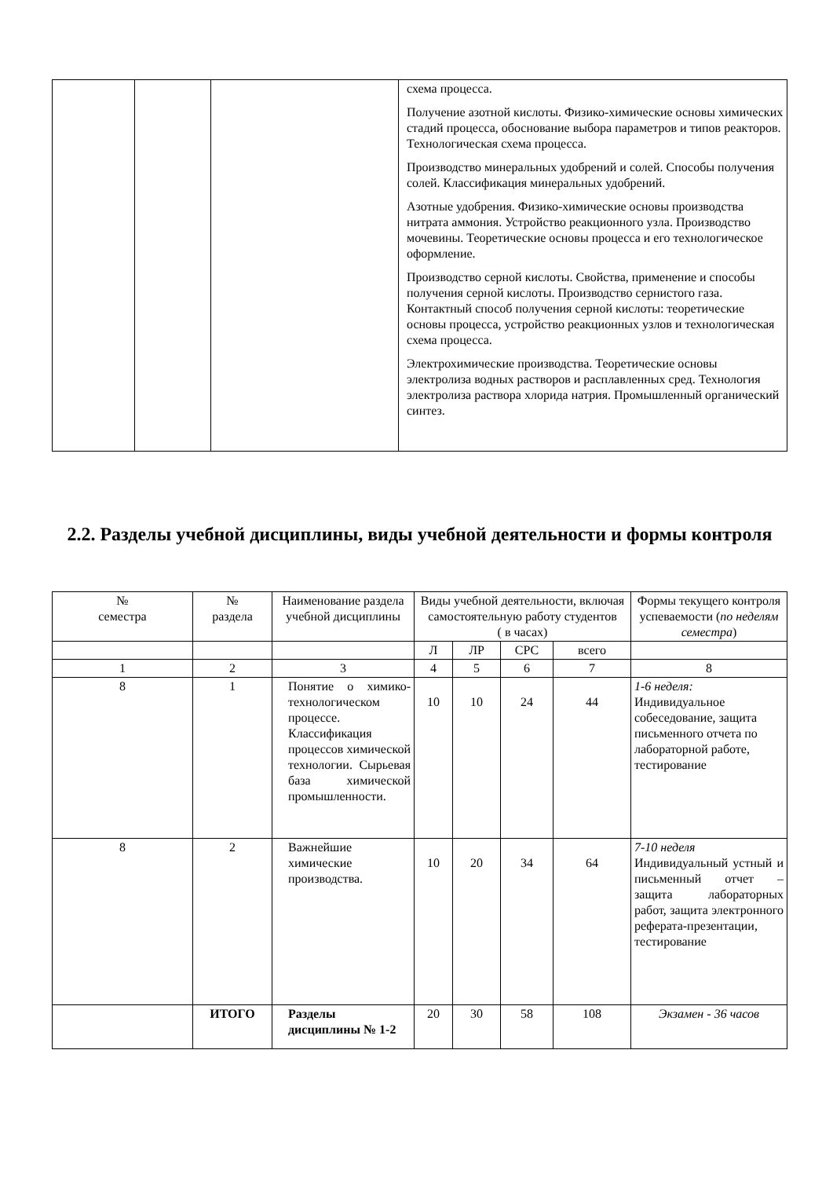| | | | схема процесса. Получение азотной кислоты. Физико-химические основы химических стадий процесса, обоснование выбора параметров и типов реакторов. Технологическая схема процесса. Производство минеральных удобрений и солей. Способы получения солей. Классификация минеральных удобрений. Азотные удобрения. Физико-химические основы производства нитрата аммония. Устройство реакционного узла. Производство мочевины. Теоретические основы процесса и его технологическое оформление. Производство серной кислоты. Свойства, применение и способы получения серной кислоты. Производство сернистого газа. Контактный способ получения серной кислоты: теоретические основы процесса, устройство реакционных узлов и технологическая схема процесса. Электрохимические производства. Теоретические основы электролиза водных растворов и расплавленных сред. Технология электролиза раствора хлорида натрия. Промышленный органический синтез. |
2.2. Разделы учебной дисциплины, виды учебной деятельности и формы контроля
| № семестра | № раздела | Наименование раздела учебной дисциплины | Виды учебной деятельности, включая самостоятельную работу студентов ( в часах) | | | | Формы текущего контроля успеваемости ( по неделям семестра ) |
| --- | --- | --- | --- | --- | --- | --- | --- |
| | | | Л | ЛР | СРС | всего | |
| 1 | 2 | 3 | 4 | 5 | 6 | 7 | 8 |
| 8 | 1 | Понятие о химико-технологическом процессе. Классификация процессов химической технологии. Сырьевая база химической промышленности. | 10 | 10 | 24 | 44 | 1-6 неделя: Индивидуальное собеседование, защита письменного отчета по лабораторной работе, тестирование |
| 8 | 2 | Важнейшие химические производства. | 10 | 20 | 34 | 64 | 7-10 неделя Индивидуальный устный и письменный отчет – защита лабораторных работ, защита электронного реферата-презентации, тестирование |
| | ИТОГО | Разделы дисциплины № 1-2 | 20 | 30 | 58 | 108 | Экзамен - 36 часов |